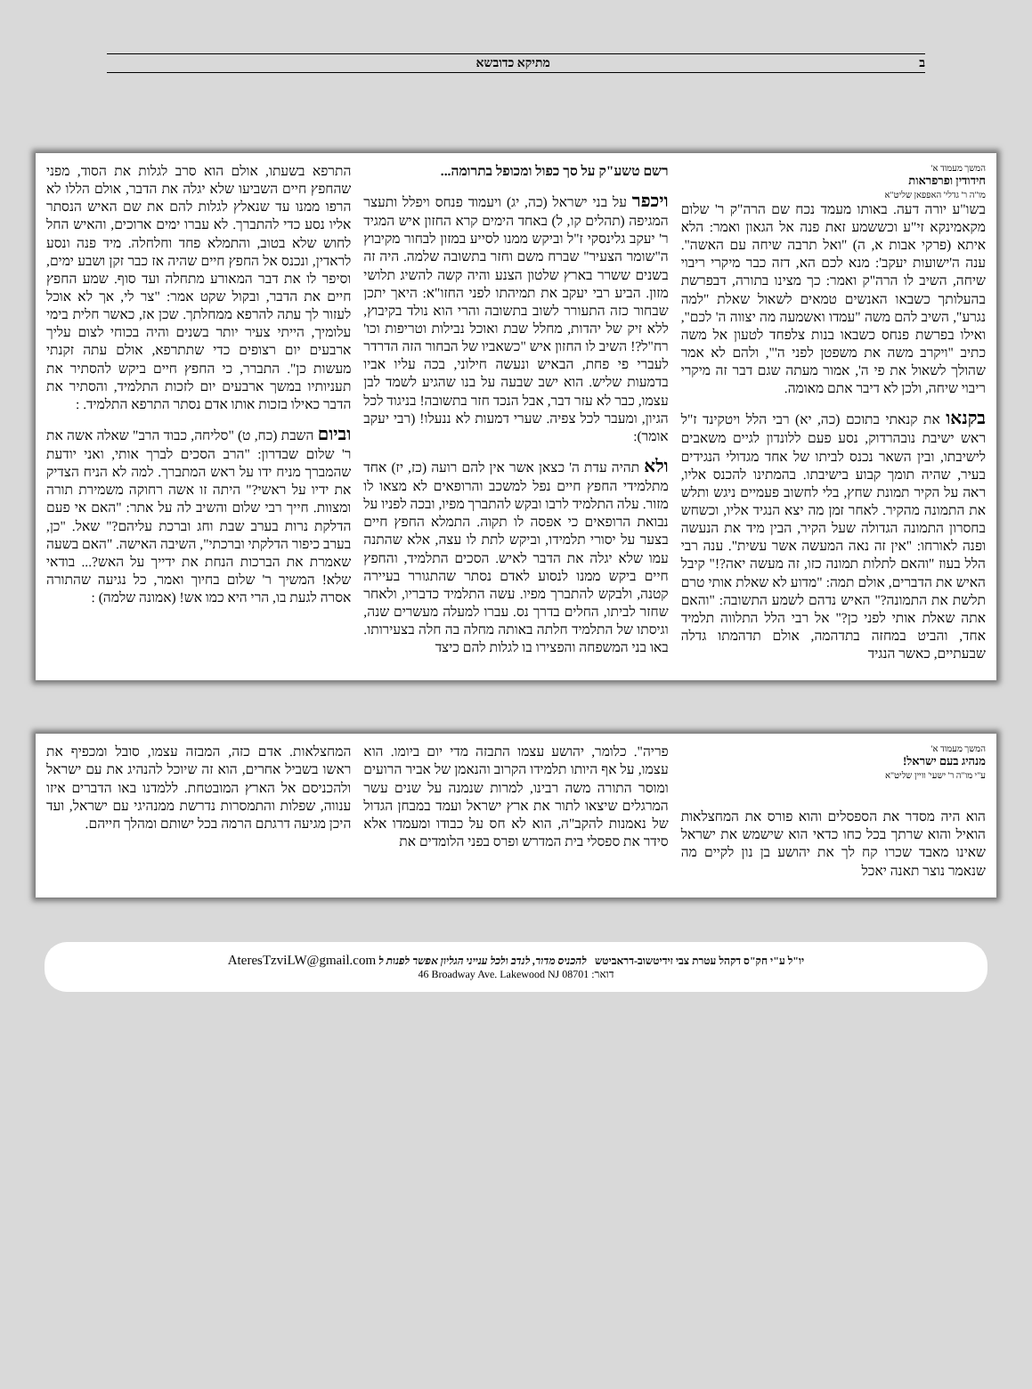ב מתיקא כדובשא
המשך מעמוד א'
חידודין ופרפראות
מו"ה ר' גדלי' האפפאן שליט"א
בשו"ע יורה דעה. באותו מעמד נכח שם הרה"ק ר' שלום מקאמינקא זי"ע וכששמע זאת פנה אל הגאון ואמר: הלא איתא (פרקי אבות א, ה) "ואל תרבה שיחה עם האשה". ענה ה'ישועות יעקב': מנא לכם הא, דזה כבר מיקרי ריבוי שיחה, השיב לו הרה"ק ואמר: כך מצינו בתורה, דבפרשת בהעלותך כשבאו האנשים טמאים לשאול שאלת "למה נגרע", השיב להם משה "עמדו ואשמעה מה יצווה ה' לכם", ואילו בפרשת פנחס כשבאו בנות צלפחד לטעון אל משה כתיב "ויקרב משה את משפטן לפני ה'", ולהם לא אמר שהולך לשאול את פי ה', אמור מעתה שגם דבר זה מיקרי ריבוי שיחה, ולכן לא דיבר אתם מאומה.
בקנאו את קנאתי בתוכם (כה, יא) רבי הלל ויטקינד ז"ל ראש ישיבת נובהרדוק, נסע פעם ללונדון לגיים משאבים לישיבתו, ובין השאר נכנס לביתו של אחד מגדולי הנגידים בעיר, שהיה תומך קבוע בישיבתו. בהמתינו להכנס אליו, ראה על הקיר תמונת שחץ, בלי לחשוב פעמיים ניגש ותלש את התמונה מהקיר. לאחר זמן מה יצא הנגיד אליו, וכשחש בחסרון התמונה הגדולה שעל הקיר, הבין מיד את הנעשה ופנה לאורחו: "אין זה נאה המעשה אשר עשית". ענה רבי הלל בעוז "והאם לתלות תמונה כזו, זה מעשה יאה?!" קיבל האיש את הדברים, אולם תמה: "מדוע לא שאלת אותי טרם תלשת את התמונה?" האיש נדהם לשמע התשובה: "והאם אתה שאלת אותי לפני כן?" אל רבי הלל התלווה תלמיד אחד, והביט במחזה בתדהמה, אולם תדהמתו גדלה שבעתיים, כאשר הנגיד
רשם טשע"ק על סך כפול ומכופל בתרומה...
ויכפר על בני ישראל (כה, יג) ויעמוד פנחס ויפלל ותעצר המגיפה (תהלים קו, ל) באחד הימים קרא החזון איש המגיד ר' יעקב גלינסקי ז"ל וביקש ממנו לסייע במזון לבחור מקיבוץ ה"שומר הצעיר" שברח משם וחזר בתשובה שלמה. היה זה בשנים ששרר בארץ שלטון הצנע והיה קשה להשיג תלושי מזון. הביע רבי יעקב את תמיהתו לפני החזו"א: היאך יתכן שבחור כזה התעורר לשוב בתשובה והרי הוא נולד בקיבוץ, ללא זיק של יהדות, מחלל שבת ואוכל נבילות וטריפות וכו' רח"ל?! השיב לו החזון איש "כשאביו של הבחור הזה הדרדר לעברי פי פחת, הבאיש ונעשה חילוני, בכה עליו אביו בדמעות שליש. הוא ישב שבעה על בנו שהגיע לשמד לבן עצמו, כבר לא עזר דבר, אבל הנכד חזר בתשובה! בניגוד לכל הגיון, ומעבר לכל צפיה. שערי דמעות לא ננעלו! (רבי יעקב אומר):
ולא תהיה עדת ה' כצאן אשר אין להם רועה (כז, יז) אחד מתלמידי החפץ חיים נפל למשכב והרופאים לא מצאו לו מזור. עלה התלמיד לרבו ובקש להתברך מפיו, ובכה לפניו על נבואת הרופאים כי אפסה לו תקוה. התמלא החפץ חיים בצער על יסורי תלמידו, וביקש לתת לו עצה, אלא שהתנה עמו שלא יגלה את הדבר לאיש. הסכים התלמיד, והחפץ חיים ביקש ממנו לנסוע לאדם נסתר שהתגורר בעיירה קטנה, ולבקש להתברך מפיו. עשה התלמיד כדבריו, ולאחר שחזר לביתו, החלים בדרך נס. עברו למעלה מעשרים שנה, וגיסתו של התלמיד חלתה באותה מחלה בה חלה בצעירותו. באו בני המשפחה והפצירו בו לגלות להם כיצד
התרפא בשעתו, אולם הוא סרב לגלות את הסוד, מפני שהחפץ חיים השביעו שלא יגלה את הדבר, אולם הללו לא הרפו ממנו עד שנאלץ לגלות להם את שם האיש הנסתר אליו נסע כדי להתברך. לא עברו ימים ארוכים, והאיש החל לחוש שלא בטוב, והתמלא פחד וחלחלה. מיד פנה ונסע לראדין, ונכנס אל החפץ חיים שהיה אז כבר זקן ושבע ימים, וסיפר לו את דבר המאורע מתחלה ועד סוף. שמע החפץ חיים את הדבר, ובקול שקט אמר: "צר לי, אך לא אוכל לעזור לך עתה להרפא ממחלתך. שכן אז, כאשר חלית בימי עלומיך, הייתי צעיר יותר בשנים והיה בכוחי לצום עליך ארבעים יום רצופים כדי שתתרפא, אולם עתה זקנתי מעשות כן". התברר, כי החפץ חיים ביקש להסתיר את תעניותיו במשך ארבעים יום לזכות התלמיד, והסתיר את הדבר כאילו בזכות אותו אדם נסתר התרפא התלמיד. :
וביום השבת (כח, ט) "סליחה, כבוד הרב" שאלה אשה את ר' שלום שבדרון: "הרב הסכים לברך אותי, ואני יודעת שהמברך מניח ידו על ראש המתברך. למה לא הניח הצדיק את ידיו על ראשי?" היתה זו אשה רחוקה משמירת תורה ומצוות. חייך רבי שלום והשיב לה על אתר: "האם אי פעם הדלקת נרות בערב שבת וחג וברכת עליהם?" שאל. "כן, בערב כיפור הדלקתי וברכתי", השיבה האישה. "האם בשעה שאמרת את הברכות הנחת את ידייך על האש?... בודאי שלא! המשיך ר' שלום בחיוך ואמר, כל נגיעה שהתורה אסרה לגעת בו, הרי היא כמו אש! (אמונה שלמה) :
המשך מעמוד א'
מנהיג בעם ישראל!
ע"י מו"ה ר' ישעי' וויין שליט"א
הוא היה מסדר את הספסלים והוא פורס את המחצלאות הואיל והוא שרתך בכל כחו כדאי הוא שישמש את ישראל שאינו מאבד שכרו קח לך את יהושע בן נון לקיים מה שנאמר נוצר תאנה יאכל
פריה". כלומר, יהושע עצמו התבזה מדי יום ביומו. הוא עצמו, על אף היותו תלמידו הקרוב והנאמן של אביר הרועים ומוסר התורה משה רבינו, למרות שנמנה על שנים עשר המרגלים שיצאו לתור את ארץ ישראל ועמד במבחן הגדול של נאמנות להקב"ה, הוא לא חס על כבודו ומעמדו אלא סידר את ספסלי בית המדרש ופרס בפני הלומדים את
המחצלאות. אדם כזה, המבזה עצמו, סובל ומכפיף את ראשו בשביל אחרים, הוא זה שיוכל להנהיג את עם ישראל ולהכניסם אל הארץ המובטחת. ללמדנו באו הדברים איזו ענווה, שפלות והתמסרות נדרשת ממנהיגי עם ישראל, ועד היכן מגיעה דרגתם הרמה בכל ישותם ומהלך חייהם.
יו"ל ע"י חק"ס דקהל עטרת צבי זידיטשוב-דראביטש להכניס מדור, לנדב ולכל ענייני הגליון אפשר לפנות ל AteresTzviLW@gmail.com
דואר: 46 Broadway Ave. Lakewood NJ 08701